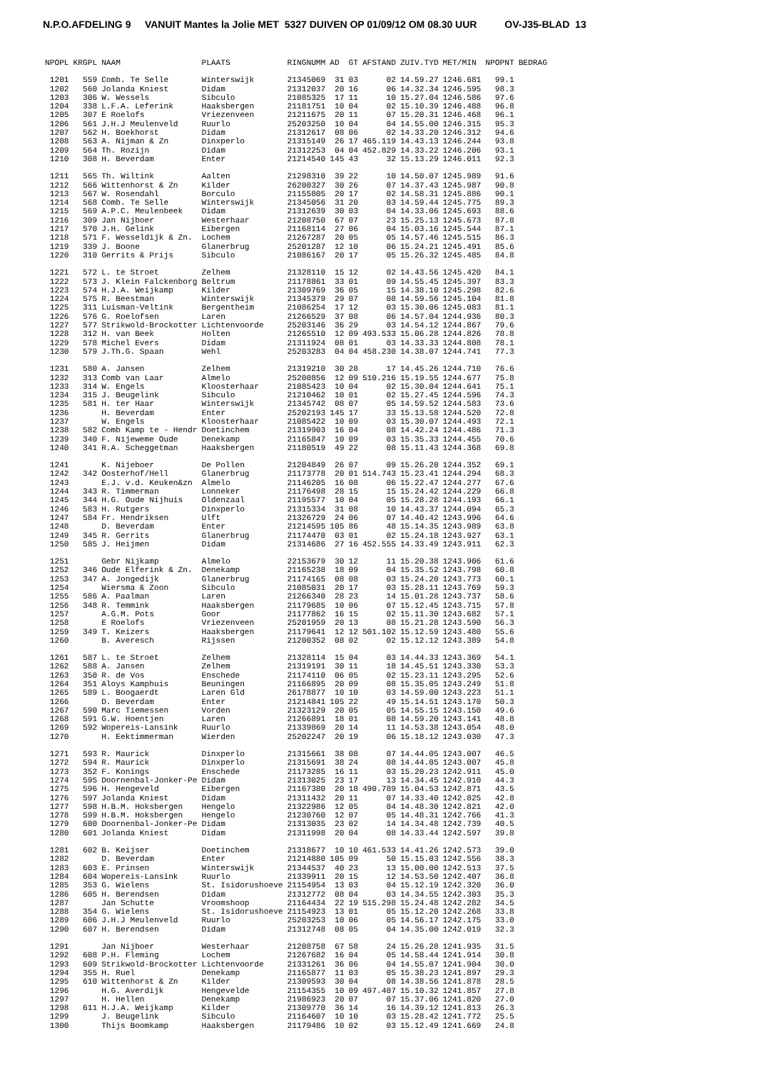N.P.O.AFDELING 9 VANUIT Mantes la Jolie MET 5327 DUIVEN OP 01/09/12 OM 08.30 UUR OV-J35-BLAD 13
| NPOPL | KRGPL | NAAM | PLAATS | RINGNUMM | AD | GT | AFSTAND | ZUIV.TYD | MET/MIN | NPOPNT | BEDRAG |
| --- | --- | --- | --- | --- | --- | --- | --- | --- | --- | --- | --- |
| 1201 | 559 | Comb. Te Selle | Winterswijk | 21345069 | 31 | 03 | 02 | 14.59.27 | 1246.681 | 99.1 | |
| 1202 | 560 | Jolanda Kniest | Didam | 21312037 | 20 | 16 | 06 | 14.32.34 | 1246.595 | 98.3 | |
| 1203 | 306 | W. Wessels | Sibculo | 21085325 | 17 | 11 | 10 | 15.27.04 | 1246.586 | 97.6 | |
| 1204 | 338 | L.F.A. Leferink | Haaksbergen | 21181751 | 10 | 04 | 02 | 15.10.39 | 1246.488 | 96.8 | |
| 1205 | 307 | E Roelofs | Vriezenveen | 21211675 | 20 | 11 | 07 | 15.20.31 | 1246.468 | 96.1 | |
| 1206 | 561 | J.H.J Meulenveld | Ruurlo | 25203250 | 10 | 04 | 04 | 14.55.00 | 1246.315 | 95.3 | |
| 1207 | 562 | H. Boekhorst | Didam | 21312617 | 08 | 06 | 02 | 14.33.20 | 1246.312 | 94.6 | |
| 1208 | 563 | A. Nijman & Zn | Dinxperlo | 21315149 | 26 | 17 | 465.119 | 14.43.13 | 1246.244 | 93.8 | |
| 1209 | 564 | Th. Rozijn | Didam | 21312253 | 04 | 04 | 452.829 | 14.33.22 | 1246.206 | 93.1 | |
| 1210 | 308 | H. Beverdam | Enter | 21214540 | 145 | 43 | 32 | 15.13.29 | 1246.011 | 92.3 | |
| 1211 | 565 | Th. Wiltink | Aalten | 21298310 | 39 | 22 | 10 | 14.50.07 | 1245.989 | 91.6 | |
| 1212 | 566 | Wittenhorst & Zn | Kilder | 26200327 | 30 | 26 | 07 | 14.37.43 | 1245.987 | 90.8 | |
| 1213 | 567 | W. Rosendahl | Borculo | 21155805 | 20 | 17 | 02 | 14.58.31 | 1245.886 | 90.1 | |
| 1214 | 568 | Comb. Te Selle | Winterswijk | 21345056 | 31 | 20 | 03 | 14.59.44 | 1245.775 | 89.3 | |
| 1215 | 569 | A.P.C. Meulenbeek | Didam | 21312639 | 30 | 03 | 04 | 14.33.06 | 1245.693 | 88.6 | |
| 1216 | 309 | Jan Nijboer | Westerhaar | 21208750 | 67 | 07 | 23 | 15.25.13 | 1245.673 | 87.8 | |
| 1217 | 570 | J.H. Gelink | Eibergen | 21168114 | 27 | 06 | 04 | 15.03.16 | 1245.544 | 87.1 | |
| 1218 | 571 | F. Wesseldijk & Zn. | Lochem | 21267287 | 20 | 05 | 05 | 14.57.46 | 1245.515 | 86.3 | |
| 1219 | 339 | J. Boone | Glanerbrug | 25201287 | 12 | 10 | 06 | 15.24.21 | 1245.491 | 85.6 | |
| 1220 | 310 | Gerrits & Prijs | Sibculo | 21086167 | 20 | 17 | 05 | 15.26.32 | 1245.485 | 84.8 | |
| 1221 | 572 | L. te Stroet | Zelhem | 21328110 | 15 | 12 | 02 | 14.43.56 | 1245.420 | 84.1 | |
| 1222 | 573 | J. Klein Falckenborg | Beltrum | 21178861 | 33 | 01 | 09 | 14.55.45 | 1245.397 | 83.3 | |
| 1223 | 574 | H.J.A. Weijkamp | Kilder | 21309769 | 36 | 05 | 15 | 14.38.10 | 1245.298 | 82.6 | |
| 1224 | 575 | R. Beestman | Winterswijk | 21345379 | 29 | 07 | 08 | 14.59.56 | 1245.104 | 81.8 | |
| 1225 | 311 | Luisman-Veltink | Bergentheim | 21086254 | 17 | 12 | 03 | 15.30.06 | 1245.083 | 81.1 | |
| 1226 | 576 | G. Roelofsen | Laren | 21266529 | 37 | 08 | 06 | 14.57.04 | 1244.936 | 80.3 | |
| 1227 | 577 | Strikwold-Brockotter | Lichtenvoorde | 25203146 | 36 | 29 | 03 | 14.54.12 | 1244.867 | 79.6 | |
| 1228 | 312 | H. van Beek | Holten | 21265510 | 12 | 09 | 493.533 | 15.06.28 | 1244.826 | 78.8 | |
| 1229 | 578 | Michel Evers | Didam | 21311924 | 08 | 01 | 03 | 14.33.33 | 1244.808 | 78.1 | |
| 1230 | 579 | J.Th.G. Spaan | Wehl | 25203283 | 04 | 04 | 458.230 | 14.38.07 | 1244.741 | 77.3 | |
| 1231 | 580 | A. Jansen | Zelhem | 21319210 | 30 | 28 | 17 | 14.45.26 | 1244.710 | 76.6 | |
| 1232 | 313 | Comb van Laar | Almelo | 25200856 | 12 | 09 | 510.216 | 15.19.55 | 1244.677 | 75.8 | |
| 1233 | 314 | W. Engels | Kloosterhaar | 21085423 | 10 | 04 | 02 | 15.30.04 | 1244.641 | 75.1 | |
| 1234 | 315 | J. Beugelink | Sibculo | 21210462 | 10 | 01 | 02 | 15.27.45 | 1244.596 | 74.3 | |
| 1235 | 581 | H. ter Haar | Winterswijk | 21345742 | 08 | 07 | 05 | 14.59.52 | 1244.583 | 73.6 | |
| 1236 | | H. Beverdam | Enter | 25202193 | 145 | 17 | 33 | 15.13.58 | 1244.520 | 72.8 | |
| 1237 | | W. Engels | Kloosterhaar | 21085422 | 10 | 09 | 03 | 15.30.07 | 1244.493 | 72.1 | |
| 1238 | 582 | Comb Kamp te - Hendr | Doetinchem | 21319903 | 16 | 04 | 08 | 14.42.24 | 1244.486 | 71.3 | |
| 1239 | 340 | F. Nijeweme Oude | Denekamp | 21165847 | 10 | 09 | 03 | 15.35.33 | 1244.455 | 70.6 | |
| 1240 | 341 | R.A. Scheggetman | Haaksbergen | 21180519 | 49 | 22 | 08 | 15.11.43 | 1244.368 | 69.8 | |
| 1241 | | K. Nijeboer | De Pollen | 21204849 | 26 | 07 | 09 | 15.26.20 | 1244.352 | 69.1 | |
| 1242 | 342 | Oosterhof/Hell | Glanerbrug | 21173778 | 20 | 01 | 514.743 | 15.23.41 | 1244.294 | 68.3 | |
| 1243 | | E.J. v.d. Keuken&zn | Almelo | 21146205 | 16 | 08 | 06 | 15.22.47 | 1244.277 | 67.6 | |
| 1244 | 343 | R. Timmerman | Lonneker | 21176498 | 28 | 15 | 15 | 15.24.42 | 1244.229 | 66.8 | |
| 1245 | 344 | H.G. Oude Nijhuis | Oldenzaal | 21195577 | 10 | 04 | 05 | 15.28.28 | 1244.193 | 66.1 | |
| 1246 | 583 | H. Rutgers | Dinxperlo | 21315334 | 31 | 08 | 10 | 14.43.37 | 1244.094 | 65.3 | |
| 1247 | 584 | Fr. Hendriksen | Ulft | 21326729 | 24 | 06 | 07 | 14.40.42 | 1243.996 | 64.6 | |
| 1248 | | D. Beverdam | Enter | 21214595 | 105 | 86 | 48 | 15.14.35 | 1243.989 | 63.8 | |
| 1249 | 345 | R. Gerrits | Glanerbrug | 21174470 | 03 | 01 | 02 | 15.24.18 | 1243.927 | 63.1 | |
| 1250 | 585 | J. Heijmen | Didam | 21314686 | 27 | 16 | 452.555 | 14.33.49 | 1243.911 | 62.3 | |
| 1251 | | Gebr Nijkamp | Almelo | 22153679 | 30 | 12 | 11 | 15.20.38 | 1243.906 | 61.6 | |
| 1252 | 346 | Oude Elferink & Zn. | Denekamp | 21165238 | 18 | 09 | 04 | 15.35.52 | 1243.798 | 60.8 | |
| 1253 | 347 | A. Jongedijk | Glanerbrug | 21174165 | 08 | 08 | 03 | 15.24.20 | 1243.773 | 60.1 | |
| 1254 | | Wiersma & Zoon | Sibculo | 21085031 | 20 | 17 | 03 | 15.28.11 | 1243.769 | 59.3 | |
| 1255 | 586 | A. Paalman | Laren | 21266340 | 28 | 23 | 14 | 15.01.28 | 1243.737 | 58.6 | |
| 1256 | 348 | R. Temmink | Haaksbergen | 21179685 | 10 | 06 | 07 | 15.12.45 | 1243.715 | 57.8 | |
| 1257 | | A.G.M. Pots | Goor | 21177862 | 16 | 15 | 02 | 15.11.30 | 1243.682 | 57.1 | |
| 1258 | | E Roelofs | Vriezenveen | 25201959 | 20 | 13 | 08 | 15.21.28 | 1243.590 | 56.3 | |
| 1259 | 349 | T. Keizers | Haaksbergen | 21179641 | 12 | 12 | 501.102 | 15.12.59 | 1243.480 | 55.6 | |
| 1260 | | B. Averesch | Rijssen | 21200352 | 08 | 02 | 02 | 15.12.12 | 1243.389 | 54.8 | |
| 1261 | 587 | L. te Stroet | Zelhem | 21328114 | 15 | 04 | 03 | 14.44.33 | 1243.369 | 54.1 | |
| 1262 | 588 | A. Jansen | Zelhem | 21319191 | 30 | 11 | 18 | 14.45.51 | 1243.330 | 53.3 | |
| 1263 | 350 | R. de Vos | Enschede | 21174110 | 06 | 05 | 02 | 15.23.11 | 1243.295 | 52.6 | |
| 1264 | 351 | Aloys Kamphuis | Beuningen | 21166895 | 20 | 09 | 08 | 15.35.05 | 1243.249 | 51.8 | |
| 1265 | 589 | L. Boogaerdt | Laren Gld | 26178877 | 10 | 10 | 03 | 14.59.00 | 1243.223 | 51.1 | |
| 1266 | | D. Beverdam | Enter | 21214841 | 105 | 22 | 49 | 15.14.51 | 1243.170 | 50.3 | |
| 1267 | 590 | Marc Tiemessen | Vorden | 21323129 | 20 | 05 | 05 | 14.55.15 | 1243.150 | 49.6 | |
| 1268 | 591 | G.W. Hoentjen | Laren | 21266891 | 18 | 01 | 08 | 14.59.20 | 1243.141 | 48.8 | |
| 1269 | 592 | Wopereis-Lansink | Ruurlo | 21339869 | 20 | 14 | 11 | 14.53.38 | 1243.054 | 48.0 | |
| 1270 | | H. Eektimmerman | Wierden | 25202247 | 20 | 19 | 06 | 15.18.12 | 1243.030 | 47.3 | |
| 1271 | 593 | R. Maurick | Dinxperlo | 21315661 | 38 | 08 | 07 | 14.44.05 | 1243.007 | 46.5 | |
| 1272 | 594 | R. Maurick | Dinxperlo | 21315691 | 38 | 24 | 08 | 14.44.05 | 1243.007 | 45.8 | |
| 1273 | 352 | F. Konings | Enschede | 21173285 | 16 | 11 | 03 | 15.20.23 | 1242.911 | 45.0 | |
| 1274 | 595 | Doornenbal-Jonker-Pe | Didam | 21313025 | 23 | 17 | 13 | 14.34.45 | 1242.910 | 44.3 | |
| 1275 | 596 | H. Hengeveld | Eibergen | 21167380 | 20 | 18 | 490.789 | 15.04.53 | 1242.871 | 43.5 | |
| 1276 | 597 | Jolanda Kniest | Didam | 21311432 | 20 | 11 | 07 | 14.33.40 | 1242.825 | 42.8 | |
| 1277 | 598 | H.B.M. Hoksbergen | Hengelo | 21322986 | 12 | 05 | 04 | 14.48.30 | 1242.821 | 42.0 | |
| 1278 | 599 | H.B.M. Hoksbergen | Hengelo | 21230760 | 12 | 07 | 05 | 14.48.31 | 1242.766 | 41.3 | |
| 1279 | 600 | Doornenbal-Jonker-Pe | Didam | 21313035 | 23 | 02 | 14 | 14.34.48 | 1242.739 | 40.5 | |
| 1280 | 601 | Jolanda Kniest | Didam | 21311998 | 20 | 04 | 08 | 14.33.44 | 1242.597 | 39.8 | |
| 1281 | 602 | B. Keijser | Doetinchem | 21318677 | 10 | 10 | 461.533 | 14.41.26 | 1242.573 | 39.0 | |
| 1282 | | D. Beverdam | Enter | 21214880 | 105 | 09 | 50 | 15.15.03 | 1242.556 | 38.3 | |
| 1283 | 603 | E. Prinsen | Winterswijk | 21344537 | 40 | 23 | 13 | 15.00.00 | 1242.513 | 37.5 | |
| 1284 | 604 | Wopereis-Lansink | Ruurlo | 21339911 | 20 | 15 | 12 | 14.53.50 | 1242.407 | 36.8 | |
| 1285 | 353 | G. Wielens | St. Isidorushoeve | 21154954 | 13 | 03 | 04 | 15.12.19 | 1242.320 | 36.0 | |
| 1286 | 605 | H. Berendsen | Didam | 21312772 | 08 | 04 | 03 | 14.34.55 | 1242.303 | 35.3 | |
| 1287 | | Jan Schutte | Vroomshoop | 21164434 | 22 | 19 | 515.298 | 15.24.48 | 1242.282 | 34.5 | |
| 1288 | 354 | G. Wielens | St. Isidorushoeve | 21154923 | 13 | 01 | 05 | 15.12.20 | 1242.268 | 33.8 | |
| 1289 | 606 | J.H.J Meulenveld | Ruurlo | 25203253 | 10 | 06 | 05 | 14.56.17 | 1242.175 | 33.0 | |
| 1290 | 607 | H. Berendsen | Didam | 21312748 | 08 | 05 | 04 | 14.35.00 | 1242.019 | 32.3 | |
| 1291 | | Jan Nijboer | Westerhaar | 21208758 | 67 | 58 | 24 | 15.26.28 | 1241.935 | 31.5 | |
| 1292 | 608 | P.H. Fleming | Lochem | 21267682 | 16 | 04 | 05 | 14.58.44 | 1241.914 | 30.8 | |
| 1293 | 609 | Strikwold-Brockotter | Lichtenvoorde | 21331261 | 36 | 06 | 04 | 14.55.07 | 1241.904 | 30.0 | |
| 1294 | 355 | H. Ruel | Denekamp | 21165877 | 11 | 03 | 05 | 15.38.23 | 1241.897 | 29.3 | |
| 1295 | 610 | Wittenhorst & Zn | Kilder | 21309593 | 30 | 04 | 08 | 14.38.56 | 1241.878 | 28.5 | |
| 1296 | | H.G. Averdijk | Hengevelde | 21154355 | 10 | 09 | 497.407 | 15.10.32 | 1241.857 | 27.8 | |
| 1297 | | H. Hellen | Denekamp | 21986923 | 20 | 07 | 07 | 15.37.06 | 1241.820 | 27.0 | |
| 1298 | 611 | H.J.A. Weijkamp | Kilder | 21309770 | 36 | 14 | 16 | 14.39.12 | 1241.813 | 26.3 | |
| 1299 | | J. Beugelink | Sibculo | 21164607 | 10 | 10 | 03 | 15.28.42 | 1241.772 | 25.5 | |
| 1300 | | Thijs Boomkamp | Haaksbergen | 21179486 | 10 | 02 | 03 | 15.12.49 | 1241.669 | 24.8 | |